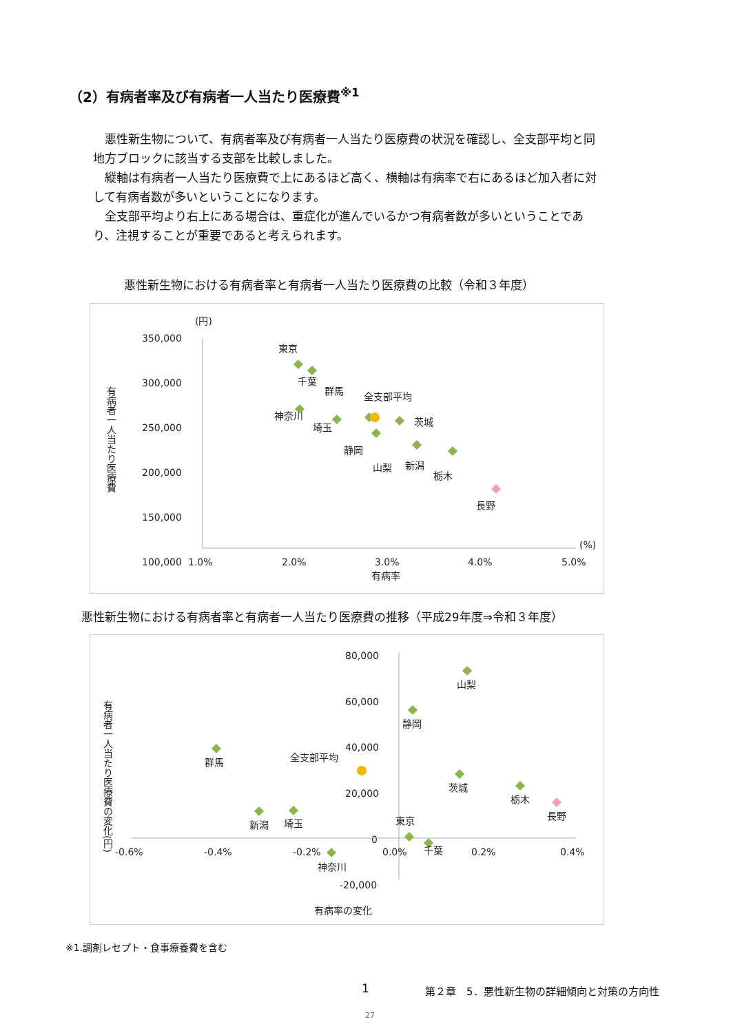（2）有病者率及び有病者一人当たり医療費<sup>※1</sup>
悪性新生物について、有病者率及び有病者一人当たり医療費の状況を確認し、全支部平均と同地方ブロックに該当する支部を比較しました。
縦軸は有病者一人当たり医療費で上にあるほど高く、横軸は有病率で右にあるほど加入者に対して有病者数が多いということになります。
全支部平均より右上にある場合は、重症化が進んでいるかつ有病者数が多いということであり、注視することが重要であると考えられます。
悪性新生物における有病者率と有病者一人当たり医療費の比較（令和３年度）
有病者一人当たり医療費
(円)
350,000
300,000
250,000
200,000
150,000
100,000
(%)
1.0%
2.0%
3.0%
4.0%
5.0%
有病率
東京
千葉
群馬
全支部平均
神奈川
埼玉
茨城
静岡
山梨
新潟
栃木
長野
悪性新生物における有病者率と有病者一人当たり医療費の推移（平成29年度⇒令和３年度）
有病者一人当たり医療費の変化(円)
80,000
60,000
40,000
20,000
0
-20,000
-0.6%
-0.4%
-0.2%
0.0%
0.2%
0.4%
有病率の変化
山梨
静岡
群馬
全支部平均
茨城
栃木
長野
新潟
埼玉
東京
千葉
神奈川
※1.調剤レセプト・食事療養費を含む
1
第２章　5．悪性新生物の詳細傾向と対策の方向性
27